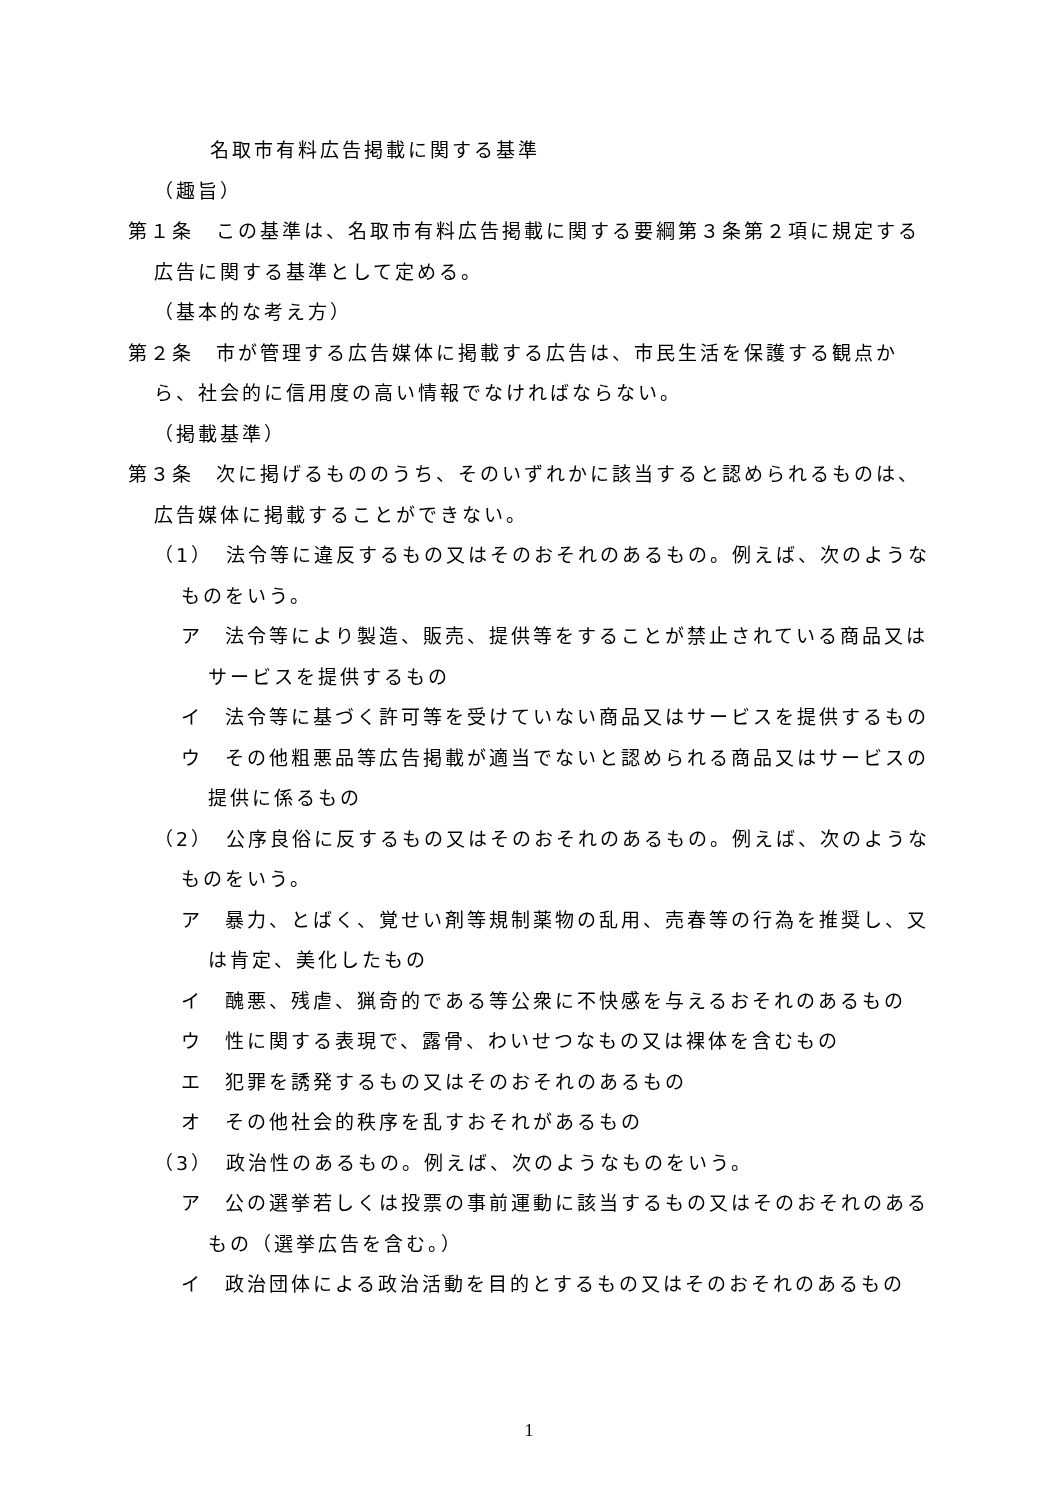名取市有料広告掲載に関する基準
（趣旨）
第１条　この基準は、名取市有料広告掲載に関する要綱第３条第２項に規定する広告に関する基準として定める。
（基本的な考え方）
第２条　市が管理する広告媒体に掲載する広告は、市民生活を保護する観点から、社会的に信用度の高い情報でなければならない。
（掲載基準）
第３条　次に掲げるもののうち、そのいずれかに該当すると認められるものは、広告媒体に掲載することができない。
（1）　法令等に違反するもの又はそのおそれのあるもの。例えば、次のようなものをいう。
ア　法令等により製造、販売、提供等をすることが禁止されている商品又はサービスを提供するもの
イ　法令等に基づく許可等を受けていない商品又はサービスを提供するもの
ウ　その他粗悪品等広告掲載が適当でないと認められる商品又はサービスの提供に係るもの
（2）　公序良俗に反するもの又はそのおそれのあるもの。例えば、次のようなものをいう。
ア　暴力、とばく、覚せい剤等規制薬物の乱用、売春等の行為を推奨し、又は肯定、美化したもの
イ　醜悪、残虐、猟奇的である等公衆に不快感を与えるおそれのあるもの
ウ　性に関する表現で、露骨、わいせつなもの又は裸体を含むもの
エ　犯罪を誘発するもの又はそのおそれのあるもの
オ　その他社会的秩序を乱すおそれがあるもの
（3）　政治性のあるもの。例えば、次のようなものをいう。
ア　公の選挙若しくは投票の事前運動に該当するもの又はそのおそれのあるもの（選挙広告を含む。）
イ　政治団体による政治活動を目的とするもの又はそのおそれのあるもの
1